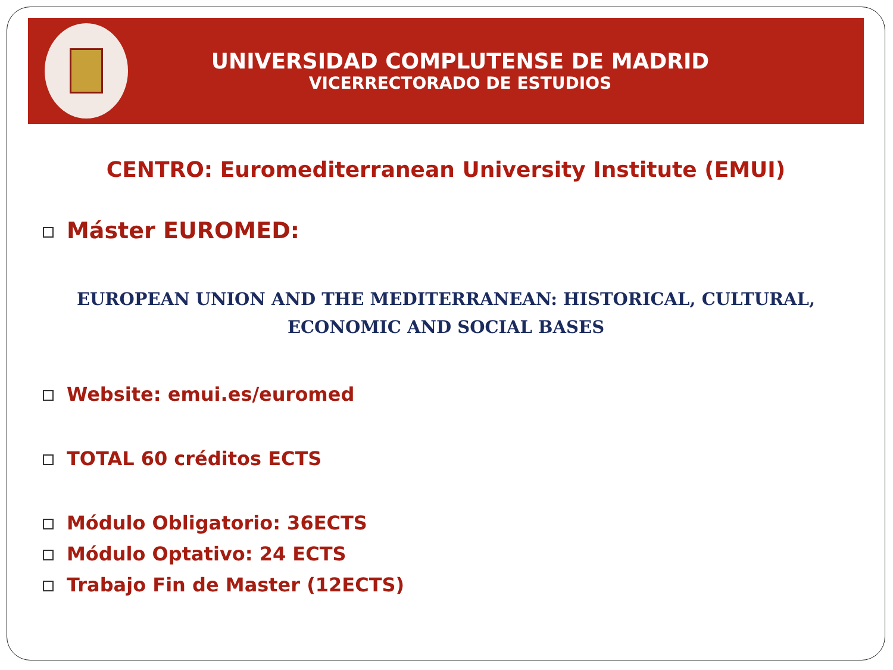UNIVERSIDAD COMPLUTENSE DE MADRID
VICERRECTORADO DE ESTUDIOS
CENTRO: Euromediterranean University Institute (EMUI)
Máster EUROMED:
EUROPEAN UNION AND THE MEDITERRANEAN: HISTORICAL, CULTURAL, ECONOMIC AND SOCIAL BASES
Website: emui.es/euromed
TOTAL 60 créditos ECTS
Módulo Obligatorio: 36ECTS
Módulo Optativo: 24 ECTS
Trabajo Fin de Master (12ECTS)